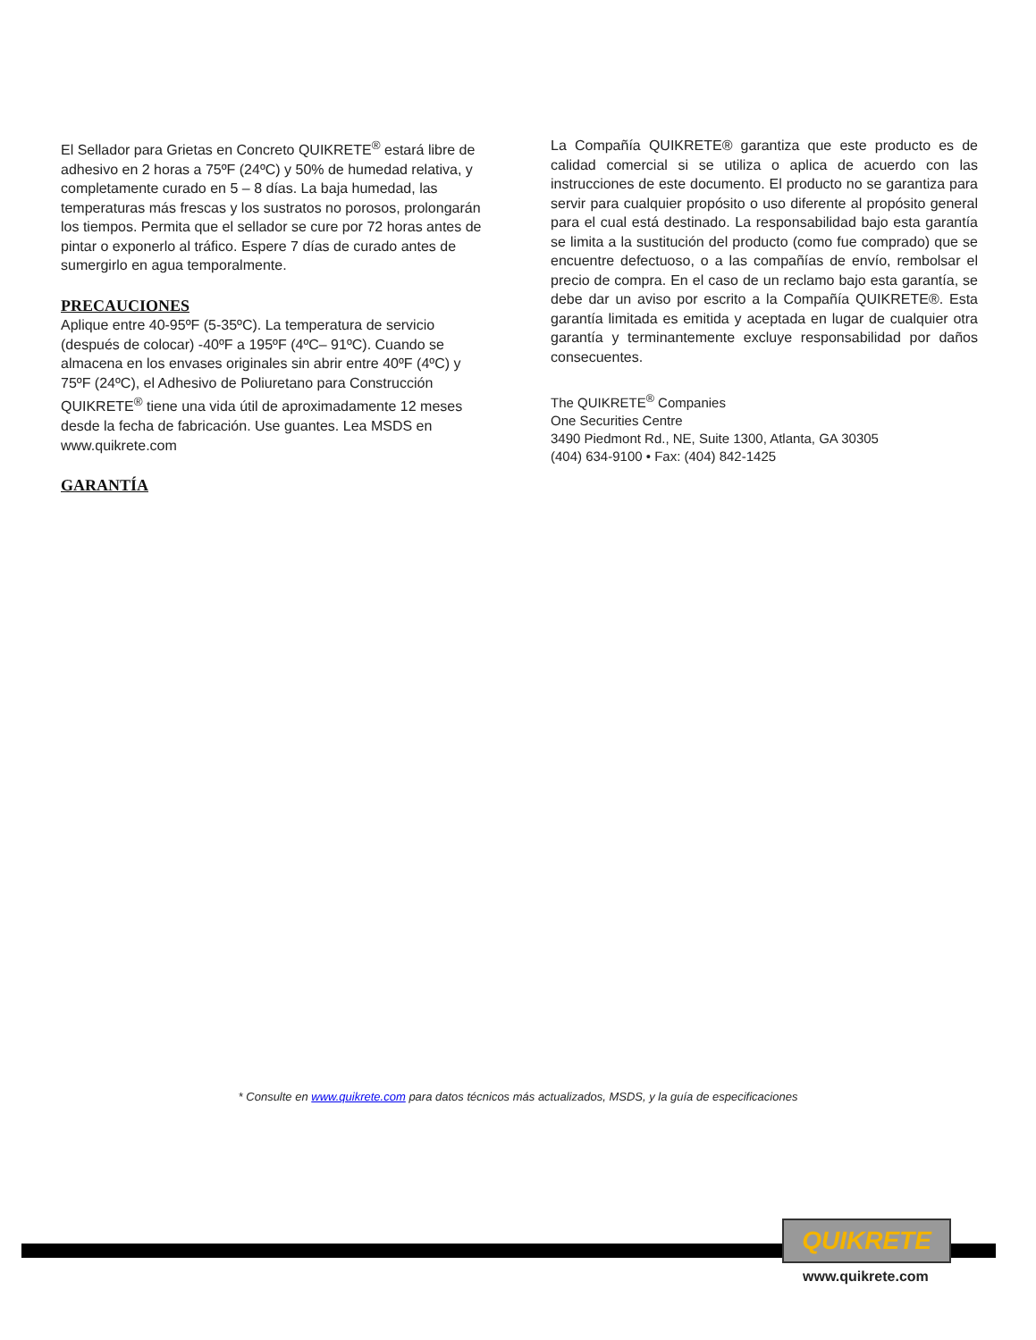El Sellador para Grietas en Concreto QUIKRETE<sup>®</sup> estará libre de adhesivo en 2 horas a 75ºF (24ºC) y 50% de humedad relativa, y completamente curado en 5 – 8 días. La baja humedad, las temperaturas más frescas y los sustratos no porosos, prolongarán los tiempos. Permita que el sellador se cure por 72 horas antes de pintar o exponerlo al tráfico. Espere 7 días de curado antes de sumergirlo en agua temporalmente.
PRECAUCIONES
Aplique entre 40-95ºF (5-35ºC). La temperatura de servicio (después de colocar) -40ºF a 195ºF (4ºC– 91ºC). Cuando se almacena en los envases originales sin abrir entre 40ºF (4ºC) y 75ºF (24ºC), el Adhesivo de Poliuretano para Construcción QUIKRETE<sup>®</sup> tiene una vida útil de aproximadamente 12 meses desde la fecha de fabricación. Use guantes. Lea MSDS en www.quikrete.com
GARANTÍA
La Compañía QUIKRETE® garantiza que este producto es de calidad comercial si se utiliza o aplica de acuerdo con las instrucciones de este documento. El producto no se garantiza para servir para cualquier propósito o uso diferente al propósito general para el cual está destinado. La responsabilidad bajo esta garantía se limita a la sustitución del producto (como fue comprado) que se encuentre defectuoso, o a las compañías de envío, rembolsar el precio de compra. En el caso de un reclamo bajo esta garantía, se debe dar un aviso por escrito a la Compañía QUIKRETE®. Esta garantía limitada es emitida y aceptada en lugar de cualquier otra garantía y terminantemente excluye responsabilidad por daños consecuentes.
The QUIKRETE<sup>®</sup> Companies
One Securities Centre
3490 Piedmont Rd., NE, Suite 1300, Atlanta, GA 30305
(404) 634-9100 • Fax: (404) 842-1425
* Consulte en www.quikrete.com para datos técnicos más actualizados, MSDS, y la guía de especificaciones
QUIKRETE
www.quikrete.com